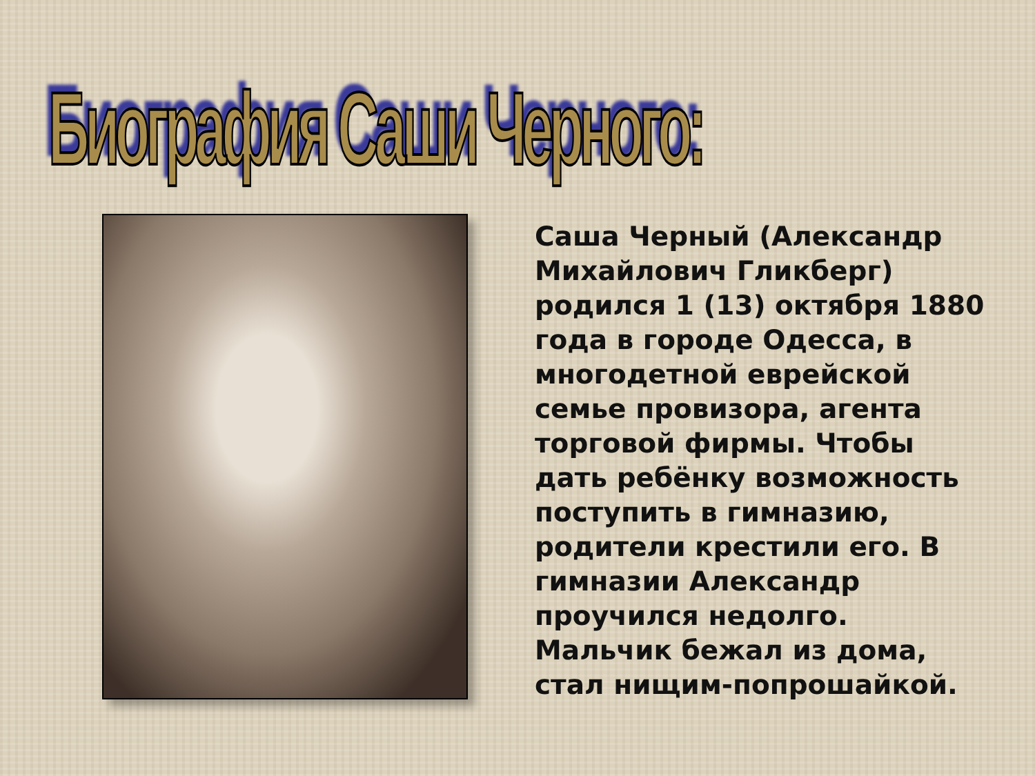Биография Саши Черного:
Саша Черный (Александр Михайлович Гликберг) родился 1 (13) октября 1880 года в городе Одесса, в многодетной еврейской семье провизора, агента торговой фирмы. Чтобы дать ребёнку возможность поступить в гимназию, родители крестили его. В гимназии Александр проучился недолго. Мальчик бежал из дома, стал нищим-попрошайкой.